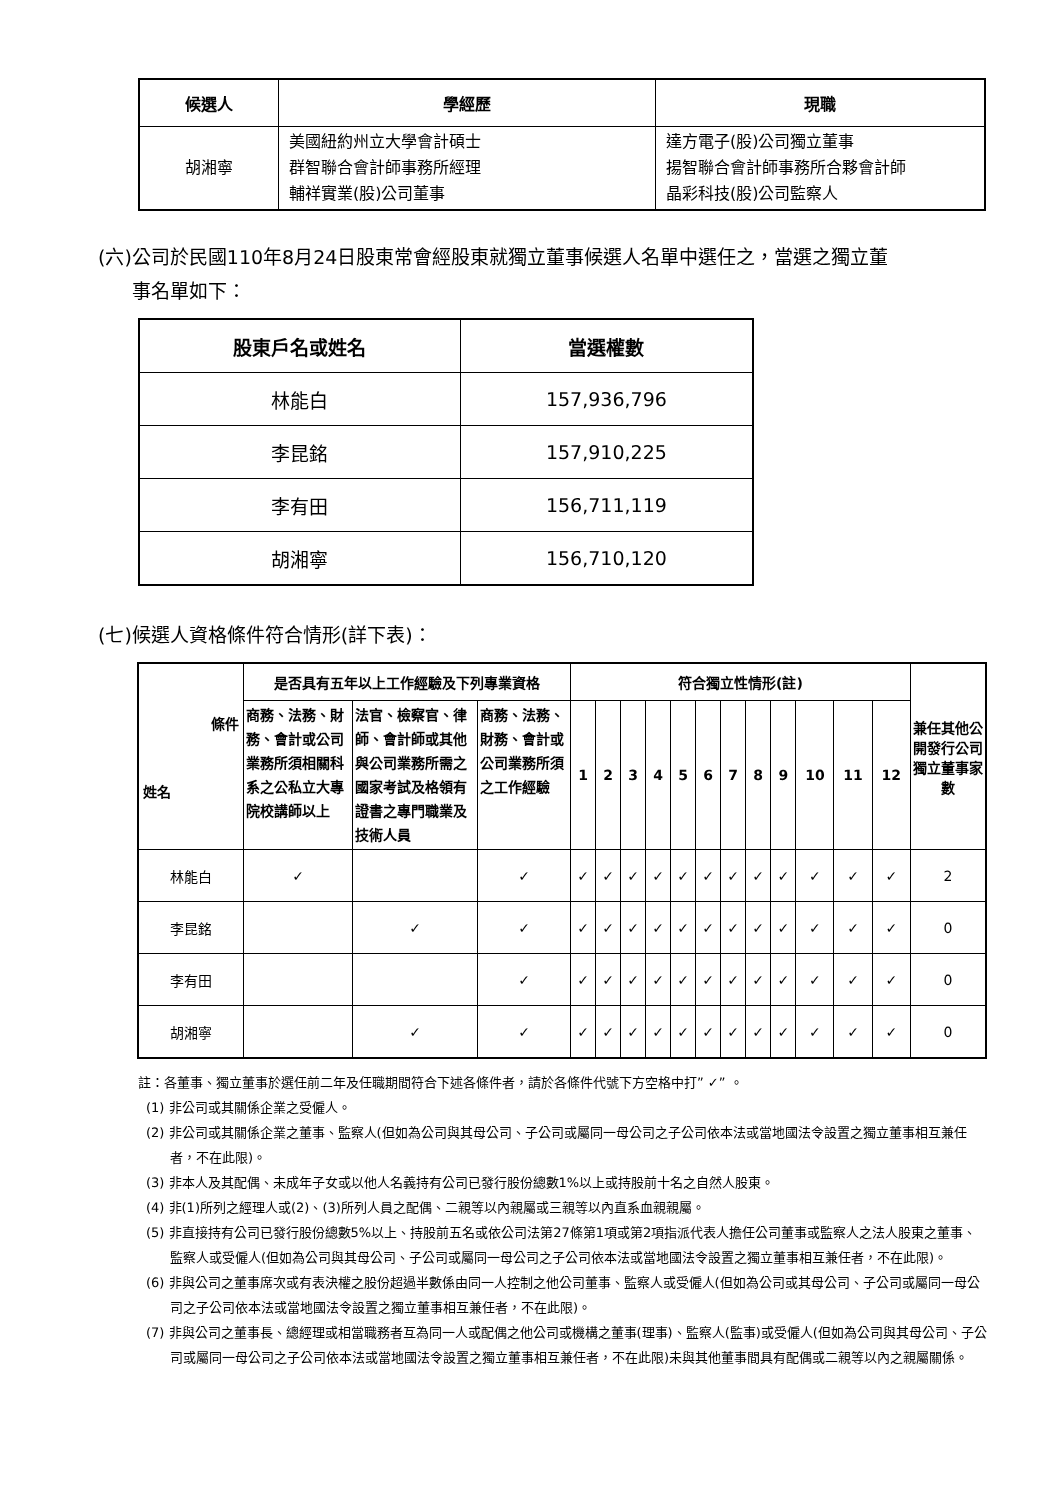| 候選人 | 學經歷 | 現職 |
| --- | --- | --- |
| 胡湘寧 | 美國紐約州立大學會計碩士 群智聯合會計師事務所經理 輔祥實業(股)公司董事 | 達方電子(股)公司獨立董事 揚智聯合會計師事務所合夥會計師 晶彩科技(股)公司監察人 |
(六)公司於民國110年8月24日股東常會經股東就獨立董事候選人名單中選任之，當選之獨立董
事名單如下：
| 股東戶名或姓名 | 當選權數 |
| --- | --- |
| 林能白 | 157,936,796 |
| 李昆銘 | 157,910,225 |
| 李有田 | 156,711,119 |
| 胡湘寧 | 156,710,120 |
(七)候選人資格條件符合情形(詳下表)：
| 條件 姓名 | 是否具有五年以上工作經驗及下列專業資格 | | | 符合獨立性情形(註) | | | | | | | | | | | | 兼任其他公開發行公司獨立董事家數 |
| --- | --- | --- | --- | --- | --- | --- | --- | --- | --- | --- | --- | --- | --- | --- | --- | --- |
| | 商務、法務、財務、會計或公司業務所須相關科系之公私立大專院校講師以上 | 法官、檢察官、律師、會計師或其他與公司業務所需之國家考試及格領有證書之專門職業及技術人員 | 商務、法務、財務、會計或公司業務所須之工作經驗 | 1 | 2 | 3 | 4 | 5 | 6 | 7 | 8 | 9 | 10 | 11 | 12 | |
| 林能白 | ✓ | | ✓ | ✓ | ✓ | ✓ | ✓ | ✓ | ✓ | ✓ | ✓ | ✓ | ✓ | ✓ | ✓ | 2 |
| 李昆銘 | | ✓ | ✓ | ✓ | ✓ | ✓ | ✓ | ✓ | ✓ | ✓ | ✓ | ✓ | ✓ | ✓ | ✓ | 0 |
| 李有田 | | | ✓ | ✓ | ✓ | ✓ | ✓ | ✓ | ✓ | ✓ | ✓ | ✓ | ✓ | ✓ | ✓ | 0 |
| 胡湘寧 | | ✓ | ✓ | ✓ | ✓ | ✓ | ✓ | ✓ | ✓ | ✓ | ✓ | ✓ | ✓ | ✓ | ✓ | 0 |
註：各董事、獨立董事於選任前二年及任職期間符合下述各條件者，請於各條件代號下方空格中打” ✓” 。
(1) 非公司或其關係企業之受僱人。
(2) 非公司或其關係企業之董事、監察人(但如為公司與其母公司、子公司或屬同一母公司之子公司依本法或當地國法令設置之獨立董事相互兼任者，不在此限)。
(3) 非本人及其配偶、未成年子女或以他人名義持有公司已發行股份總數1%以上或持股前十名之自然人股東。
(4) 非(1)所列之經理人或(2)、(3)所列人員之配偶、二親等以內親屬或三親等以內直系血親親屬。
(5) 非直接持有公司已發行股份總數5%以上、持股前五名或依公司法第27條第1項或第2項指派代表人擔任公司董事或監察人之法人股東之董事、監察人或受僱人(但如為公司與其母公司、子公司或屬同一母公司之子公司依本法或當地國法令設置之獨立董事相互兼任者，不在此限)。
(6) 非與公司之董事席次或有表決權之股份超過半數係由同一人控制之他公司董事、監察人或受僱人(但如為公司或其母公司、子公司或屬同一母公司之子公司依本法或當地國法令設置之獨立董事相互兼任者，不在此限)。
(7) 非與公司之董事長、總經理或相當職務者互為同一人或配偶之他公司或機構之董事(理事)、監察人(監事)或受僱人(但如為公司與其母公司、子公司或屬同一母公司之子公司依本法或當地國法令設置之獨立董事相互兼任者，不在此限)未與其他董事間具有配偶或二親等以內之親屬關係。